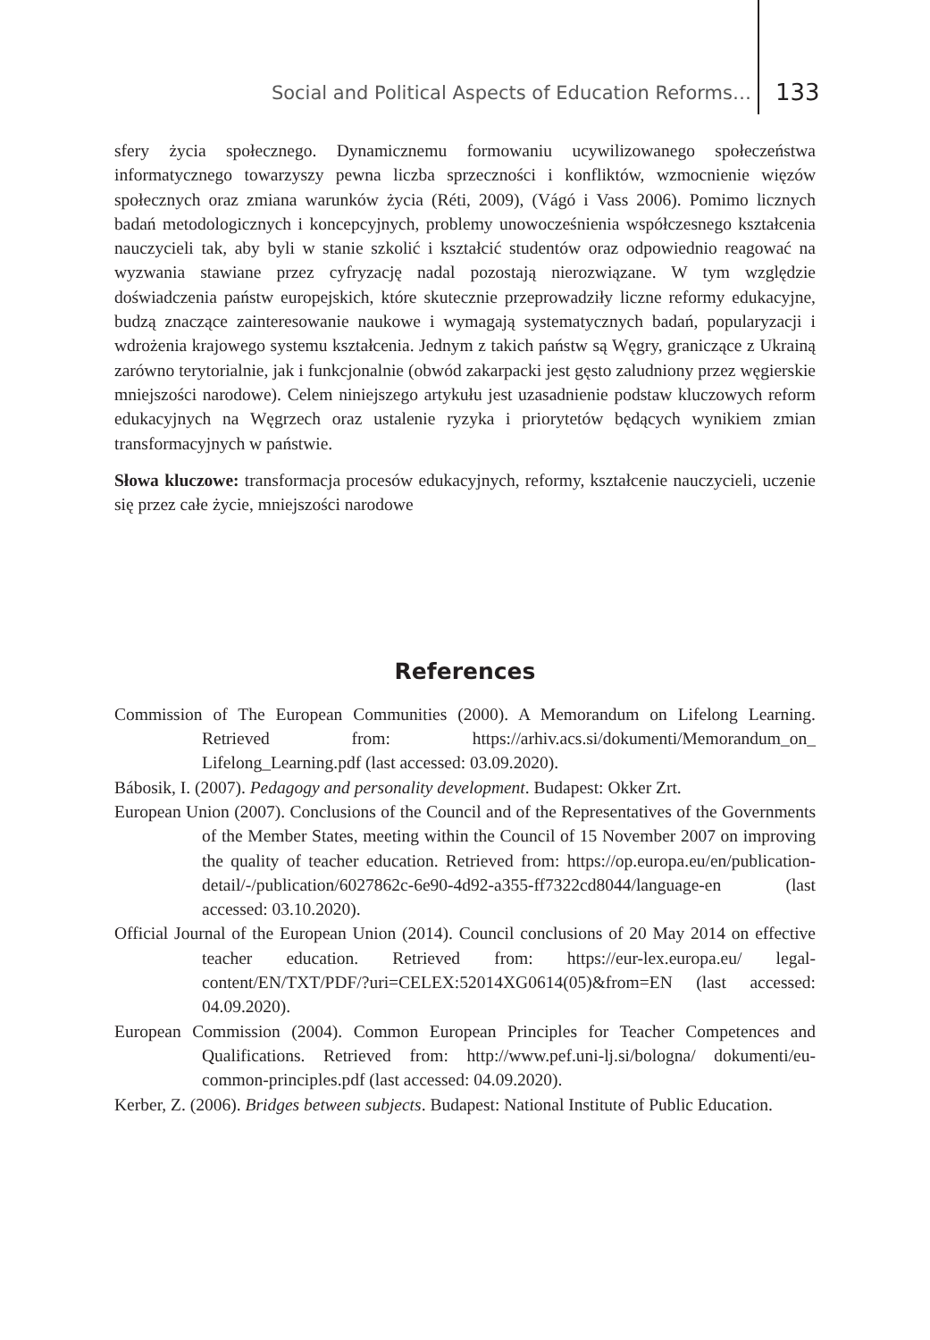Social and Political Aspects of Education Reforms… 133
sfery życia społecznego. Dynamicznemu formowaniu ucywilizowanego społeczeństwa informatycznego towarzyszy pewna liczba sprzeczności i konfliktów, wzmocnienie więzów społecznych oraz zmiana warunków życia (Réti, 2009), (Vágó i Vass 2006). Pomimo licznych badań metodologicznych i koncepcyjnych, problemy unowocześnienia współczesnego kształcenia nauczycieli tak, aby byli w stanie szkolić i kształcić studentów oraz odpowiednio reagować na wyzwania stawiane przez cyfryzację nadal pozostają nierozwiązane. W tym względzie doświadczenia państw europejskich, które skutecznie przeprowadziły liczne reformy edukacyjne, budzą znaczące zainteresowanie naukowe i wymagają systematycznych badań, popularyzacji i wdrożenia krajowego systemu kształcenia. Jednym z takich państw są Węgry, graniczące z Ukrainą zarówno terytorialnie, jak i funkcjonalnie (obwód zakarpacki jest gęsto zaludniony przez węgierskie mniejszości narodowe). Celem niniejszego artykułu jest uzasadnienie podstaw kluczowych reform edukacyjnych na Węgrzech oraz ustalenie ryzyka i priorytetów będących wynikiem zmian transformacyjnych w państwie.
Słowa kluczowe: transformacja procesów edukacyjnych, reformy, kształcenie nauczycieli, uczenie się przez całe życie, mniejszości narodowe
References
Commission of The European Communities (2000). A Memorandum on Lifelong Learning. Retrieved from: https://arhiv.acs.si/dokumenti/Memorandum_on_ Lifelong_Learning.pdf (last accessed: 03.09.2020).
Bábosik, I. (2007). Pedagogy and personality development. Budapest: Okker Zrt.
European Union (2007). Conclusions of the Council and of the Representatives of the Governments of the Member States, meeting within the Council of 15 November 2007 on improving the quality of teacher education. Retrieved from: https://op.europa.eu/en/publication-detail/-/publication/6027862c-6e90-4d92-a355-ff7322cd8044/language-en (last accessed: 03.10.2020).
Official Journal of the European Union (2014). Council conclusions of 20 May 2014 on effective teacher education. Retrieved from: https://eur-lex.europa.eu/ legal-content/EN/TXT/PDF/?uri=CELEX:52014XG0614(05)&from=EN (last accessed: 04.09.2020).
European Commission (2004). Common European Principles for Teacher Competences and Qualifications. Retrieved from: http://www.pef.uni-lj.si/bologna/ dokumenti/eu-common-principles.pdf (last accessed: 04.09.2020).
Kerber, Z. (2006). Bridges between subjects. Budapest: National Institute of Public Education.